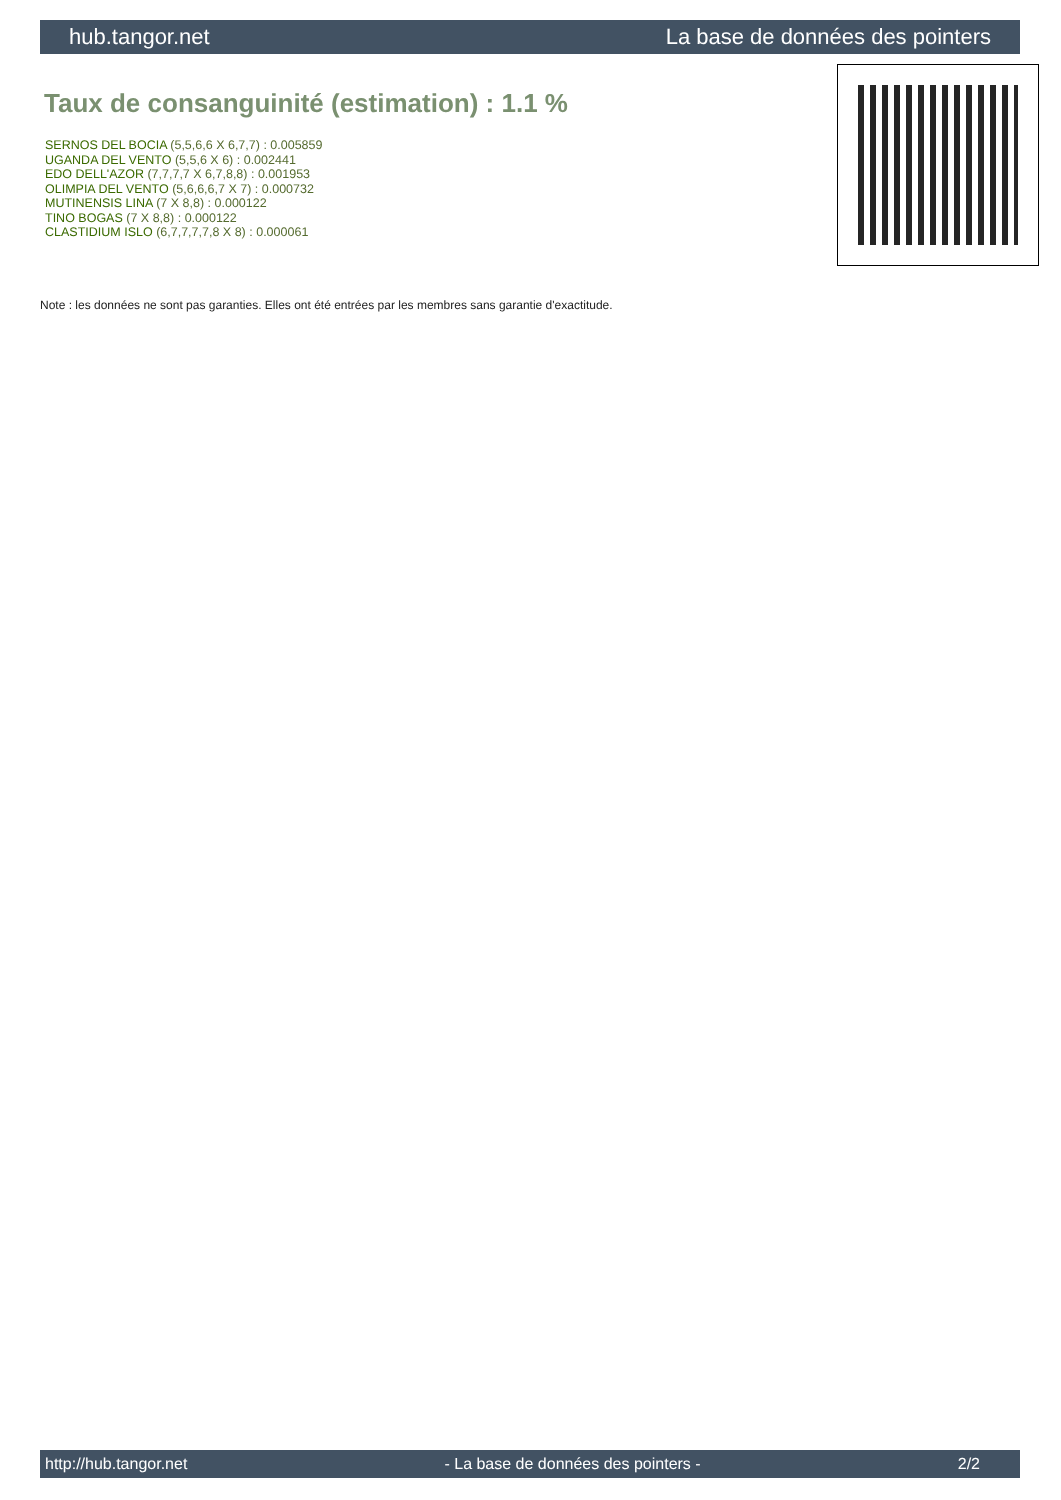hub.tangor.net La base de données des pointers
Taux de consanguinité (estimation) : 1.1 %
SERNOS DEL BOCIA (5,5,6,6 X 6,7,7) : 0.005859
UGANDA DEL VENTO (5,5,6 X 6) : 0.002441
EDO DELL'AZOR (7,7,7,7 X 6,7,8,8) : 0.001953
OLIMPIA DEL VENTO (5,6,6,6,7 X 7) : 0.000732
MUTINENSIS LINA (7 X 8,8) : 0.000122
TINO BOGAS (7 X 8,8) : 0.000122
CLASTIDIUM ISLO (6,7,7,7,7,8 X 8) : 0.000061
Note : les données ne sont pas garanties. Elles ont été entrées par les membres sans garantie d'exactitude.
http://hub.tangor.net - La base de données des pointers - 2/2